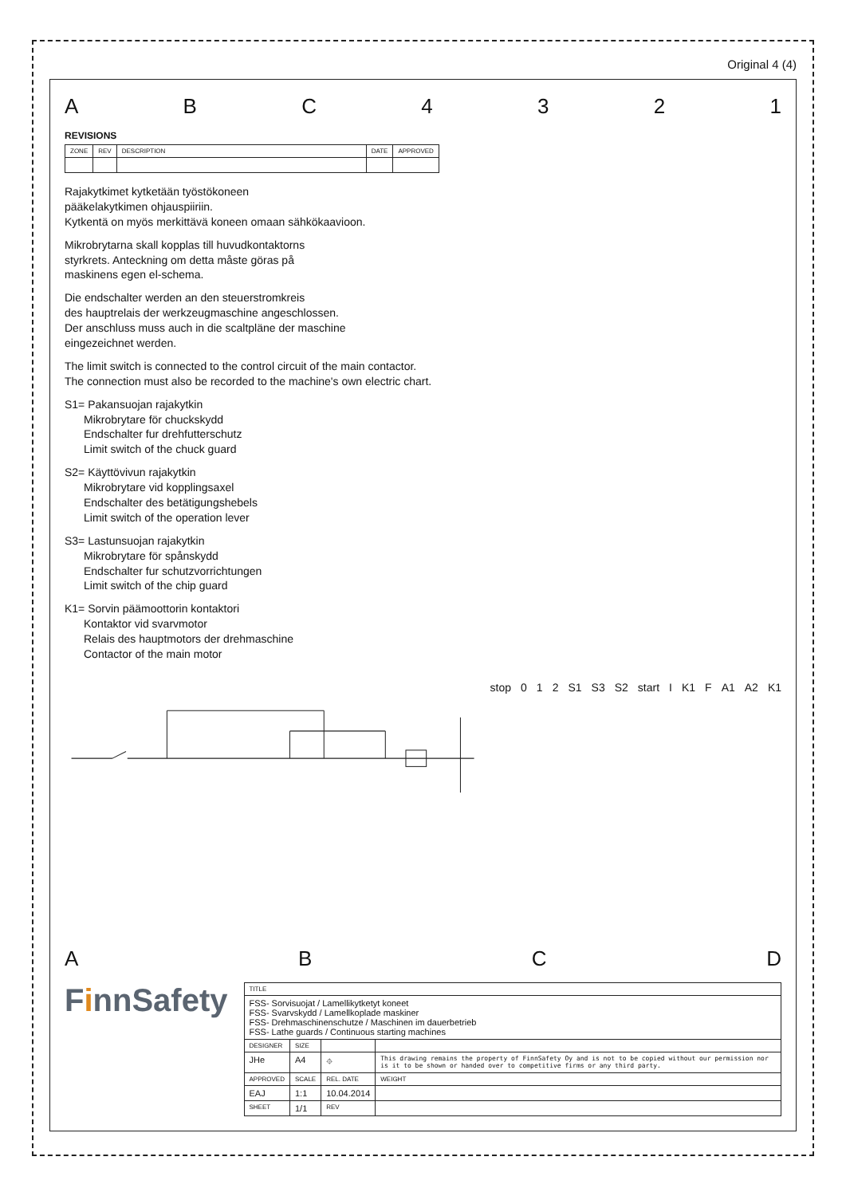Original 4 (4)
A B C 4 3 2 1
REVISIONS
| ZONE | REV | DESCRIPTION | DATE | APPROVED |
| --- | --- | --- | --- | --- |
Rajakytkimet kytketään työstökoneen
pääkelakytkimen ohjauspiiriin.
Kytkentä on myös merkittävä koneen omaan sähkökaavioon.
Mikrobrytarna skall kopplas till huvudkontaktorns
styrkrets. Anteckning om detta måste göras på
maskinens egen el-schema.
Die endschalter werden an den steuerstromkreis
des hauptrelais der werkzeugmaschine angeschlossen.
Der anschluss muss auch in die scaltpläne der maschine
eingezeichnet werden.
The limit switch is connected to the control circuit of the main contactor.
The connection must also be recorded to the machine's own electric chart.
S1= Pakansuojan rajakytkin
Mikrobrytare för chuckskydd
Endschalter fur drehfutterschutz
Limit switch of the chuck guard
S2= Käyttövivun rajakytkin
Mikrobrytare vid kopplingsaxel
Endschalter des betätigungshebels
Limit switch of the operation lever
S3= Lastunsuojan rajakytkin
Mikrobrytare för spånskydd
Endschalter fur schutzvorrichtungen
Limit switch of the chip guard
K1= Sorvin päämoottorin kontaktori
Kontaktor vid svarvmotor
Relais des hauptmotors der drehmaschine
Contactor of the main motor
stop 0 1 2 S1 S3 S2 start I K1 F A1 A2 K1
A B C D
FinnSafety
| TITLE | | | |
| --- | --- | --- | --- |
| FSS- Sorvisuojat / Lamellikytketyt koneet FSS- Svarvskydd / Lamellkoplade maskiner FSS- Drehmaschinenschutze / Maschinen im dauerbetrieb FSS- Lathe guards / Continuous starting machines | | | |
| DESIGNER | SIZE | | |
| JHe | A4 | ⌖ | This drawing remains the property of FinnSafety Oy and is not to be copied without our permission nor is it to be shown or handed over to competitive firms or any third party. |
| APPROVED | SCALE | REL. DATE | WEIGHT |
| EAJ | 1:1 | 10.04.2014 | |
| SHEET | 1/1 | REV | |